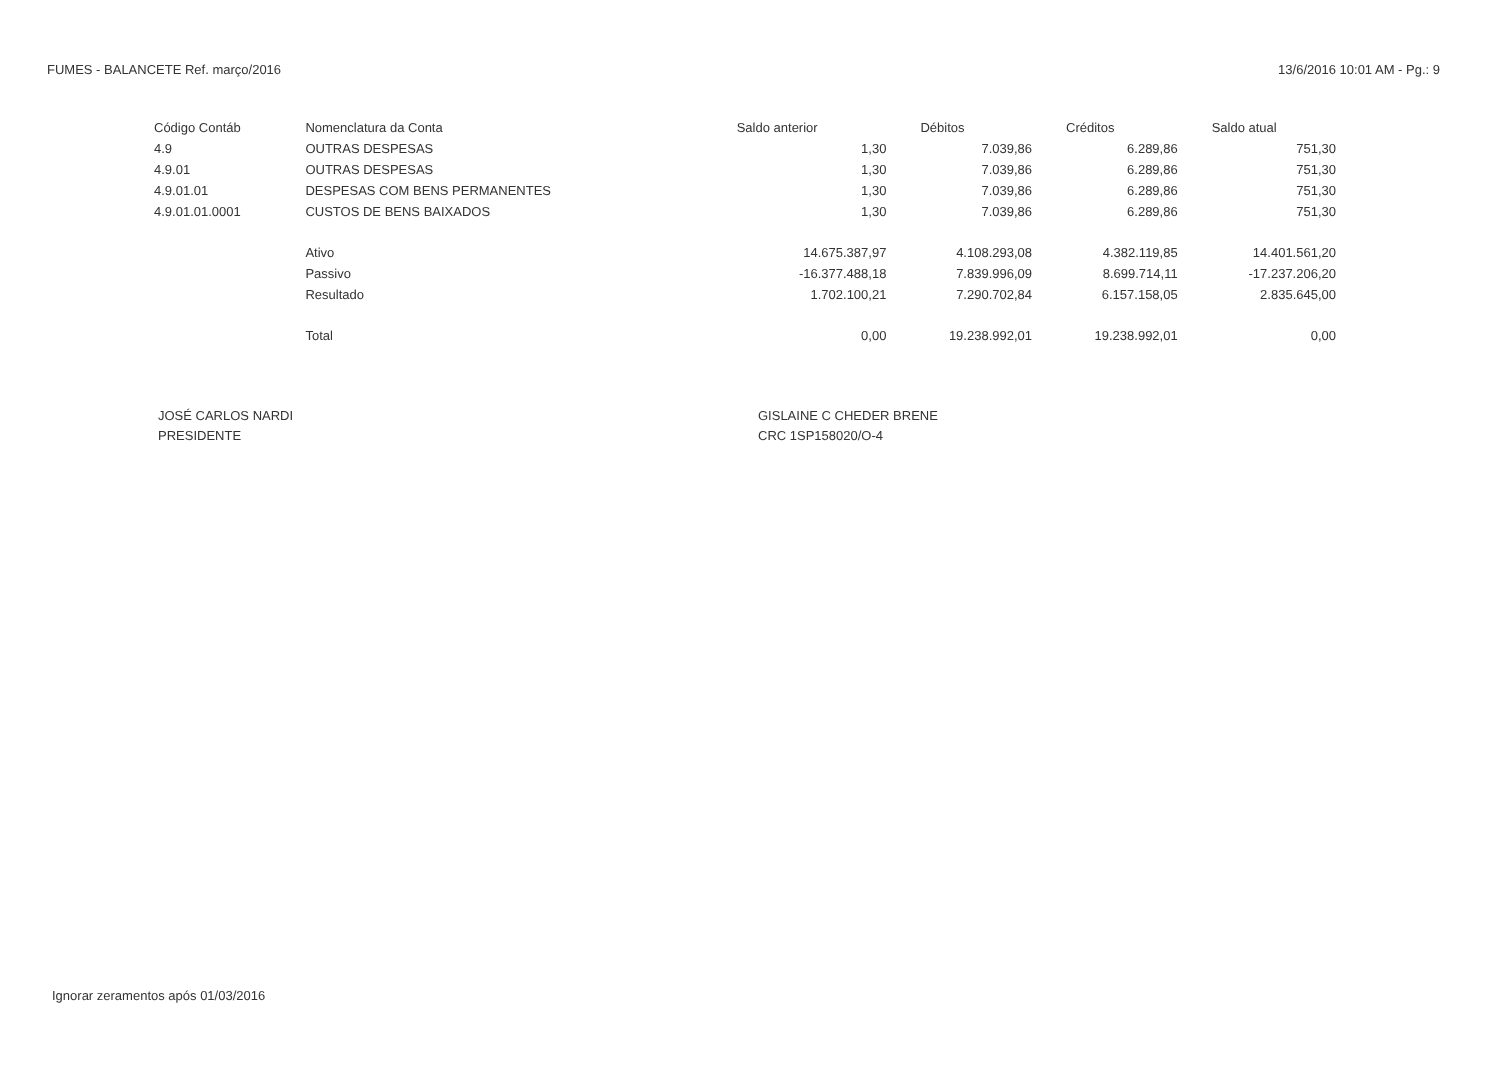FUMES - BALANCETE Ref. março/2016 13/6/2016 10:01 AM - Pg.: 9
| Código Contáb | Nomenclatura da Conta | Saldo anterior | Débitos | Créditos | Saldo atual |
| --- | --- | --- | --- | --- | --- |
| 4.9 | OUTRAS DESPESAS | 1,30 | 7.039,86 | 6.289,86 | 751,30 |
| 4.9.01 | OUTRAS DESPESAS | 1,30 | 7.039,86 | 6.289,86 | 751,30 |
| 4.9.01.01 | DESPESAS COM BENS PERMANENTES | 1,30 | 7.039,86 | 6.289,86 | 751,30 |
| 4.9.01.01.0001 | CUSTOS DE BENS BAIXADOS | 1,30 | 7.039,86 | 6.289,86 | 751,30 |
| | Ativo | 14.675.387,97 | 4.108.293,08 | 4.382.119,85 | 14.401.561,20 |
| | Passivo | -16.377.488,18 | 7.839.996,09 | 8.699.714,11 | -17.237.206,20 |
| | Resultado | 1.702.100,21 | 7.290.702,84 | 6.157.158,05 | 2.835.645,00 |
| | Total | 0,00 | 19.238.992,01 | 19.238.992,01 | 0,00 |
JOSÉ CARLOS NARDI
PRESIDENTE
GISLAINE C CHEDER BRENE
CRC 1SP158020/O-4
Ignorar zeramentos após 01/03/2016